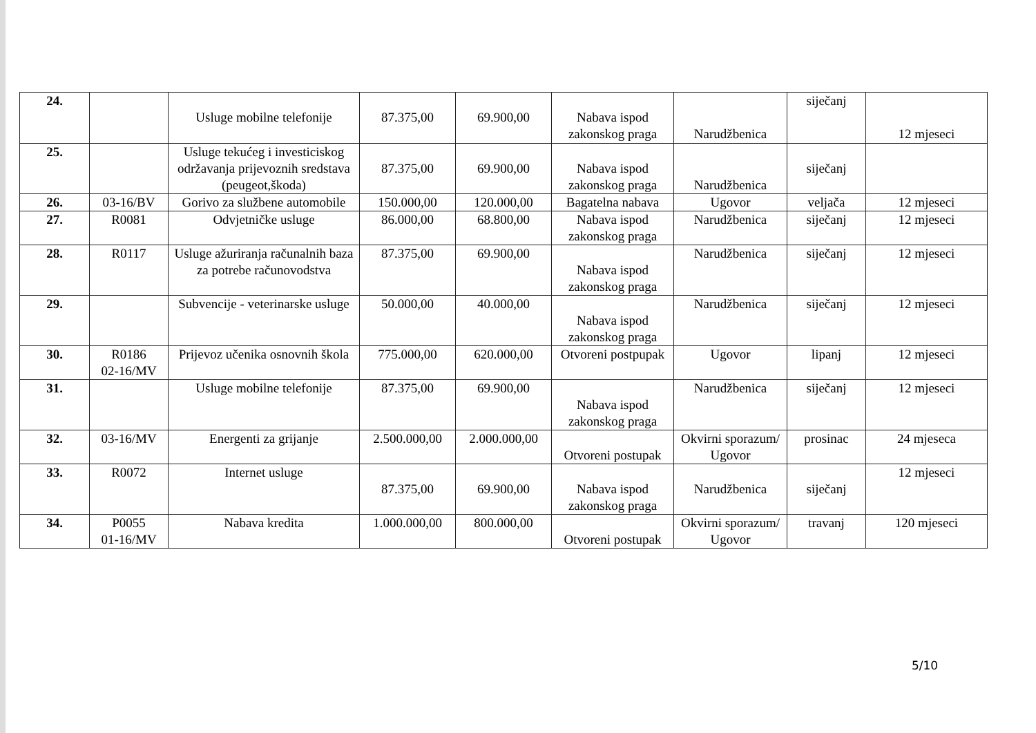| 24. | | Usluge mobilne telefonije | 87.375,00 | 69.900,00 | Nabava ispod zakonskog praga | Narudžbenica | siječanj | 12 mjeseci |
| 25. | | Usluge tekućeg i investiciskog održavanja prijevoznih sredstava (peugeot,škoda) | 87.375,00 | 69.900,00 | Nabava ispod zakonskog praga | Narudžbenica | siječanj | |
| 26. | 03-16/BV | Gorivo za službene automobile | 150.000,00 | 120.000,00 | Bagatelna nabava | Ugovor | veljača | 12 mjeseci |
| 27. | R0081 | Odvjetničke usluge | 86.000,00 | 68.800,00 | Nabava ispod zakonskog praga | Narudžbenica | siječanj | 12 mjeseci |
| 28. | R0117 | Usluge ažuriranja računalnih baza za potrebe računovodstva | 87.375,00 | 69.900,00 | Nabava ispod zakonskog praga | Narudžbenica | siječanj | 12 mjeseci |
| 29. | | Subvencije - veterinarske usluge | 50.000,00 | 40.000,00 | Nabava ispod zakonskog praga | Narudžbenica | siječanj | 12 mjeseci |
| 30. | R0186 02-16/MV | Prijevoz učenika osnovnih škola | 775.000,00 | 620.000,00 | Otvoreni postpupak | Ugovor | lipanj | 12 mjeseci |
| 31. | | Usluge mobilne telefonije | 87.375,00 | 69.900,00 | Nabava ispod zakonskog praga | Narudžbenica | siječanj | 12 mjeseci |
| 32. | 03-16/MV | Energenti za grijanje | 2.500.000,00 | 2.000.000,00 | Otvoreni postupak | Okvirni sporazum/ Ugovor | prosinac | 24 mjeseca |
| 33. | R0072 | Internet usluge | 87.375,00 | 69.900,00 | Nabava ispod zakonskog praga | Narudžbenica | siječanj | 12 mjeseci |
| 34. | P0055 01-16/MV | Nabava kredita | 1.000.000,00 | 800.000,00 | Otvoreni postupak | Okvirni sporazum/ Ugovor | travanj | 120 mjeseci |
5/10